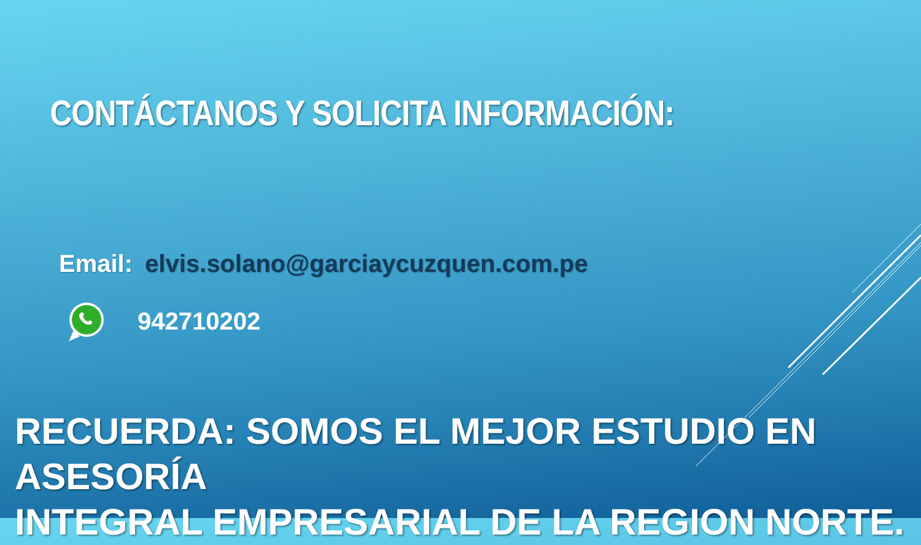CONTÁCTANOS Y SOLICITA INFORMACIÓN:
Email: elvis.solano@garciaycuzquen.com.pe
942710202
RECUERDA: SOMOS EL MEJOR ESTUDIO EN ASESORÍA
INTEGRAL EMPRESARIAL DE LA REGION NORTE.